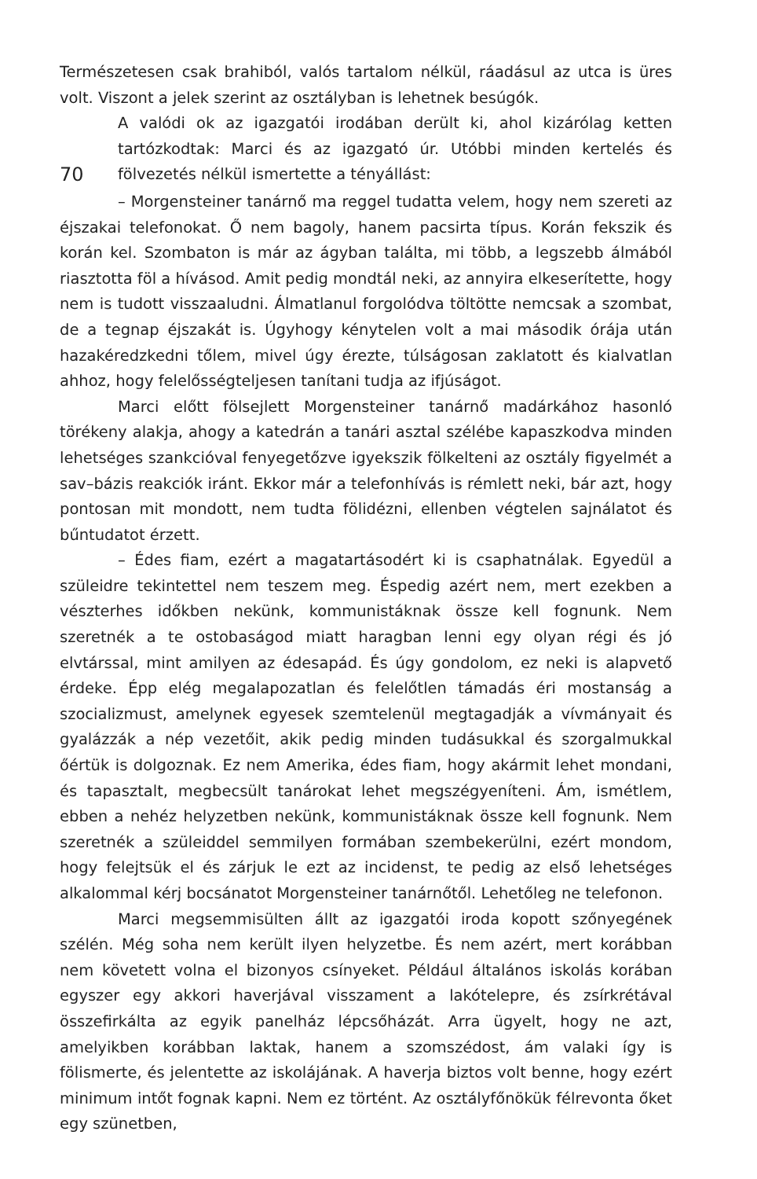Természetesen csak brahiból, valós tartalom nélkül, ráadásul az utca is üres volt. Viszont a jelek szerint az osztályban is lehetnek besúgók.
A valódi ok az igazgatói irodában derült ki, ahol kizárólag ketten tartózkodtak: Marci és az igazgató úr. Utóbbi minden kertelés és fölvezetés nélkül ismertette a tényállást:
70
– Morgensteiner tanárnő ma reggel tudatta velem, hogy nem szereti az éjszakai telefonokat. Ő nem bagoly, hanem pacsirta típus. Korán fekszik és korán kel. Szombaton is már az ágyban találta, mi több, a legszebb álmából riasztotta föl a hívásod. Amit pedig mondtál neki, az annyira elkeserítette, hogy nem is tudott visszaaludni. Álmatlanul forgolódva töltötte nemcsak a szombat, de a tegnap éjszakát is. Úgyhogy kénytelen volt a mai második órája után hazakéredzkedni tőlem, mivel úgy érezte, túlságosan zaklatott és kialvatlan ahhoz, hogy felelősségteljesen tanítani tudja az ifjúságot.
Marci előtt fölsejlett Morgensteiner tanárnő madárkához hasonló törékeny alakja, ahogy a katedrán a tanári asztal szélébe kapaszkodva minden lehetséges szankcióval fenyegetőzve igyekszik fölkelteni az osztály figyelmét a sav–bázis reakciók iránt. Ekkor már a telefonhívás is rémlett neki, bár azt, hogy pontosan mit mondott, nem tudta fölidézni, ellenben végtelen sajnálatot és bűntudatot érzett.
– Édes fiam, ezért a magatartásodért ki is csaphatnálak. Egyedül a szüleidre tekintettel nem teszem meg. Éspedig azért nem, mert ezekben a vészterhes időkben nekünk, kommunistáknak össze kell fognunk. Nem szeretnék a te ostobaságod miatt haragban lenni egy olyan régi és jó elvtárssal, mint amilyen az édesapád. És úgy gondolom, ez neki is alapvető érdeke. Épp elég megalapozatlan és felelőtlen támadás éri mostanság a szocializmust, amelynek egyesek szemtelenül megtagadják a vívmányait és gyalázzák a nép vezetőit, akik pedig minden tudásukkal és szorgalmukkal őértük is dolgoznak. Ez nem Amerika, édes fiam, hogy akármit lehet mondani, és tapasztalt, megbecsült tanárokat lehet megszégyeníteni. Ám, ismétlem, ebben a nehéz helyzetben nekünk, kommunistáknak össze kell fognunk. Nem szeretnék a szüleiddel semmilyen formában szembekerülni, ezért mondom, hogy felejtsük el és zárjuk le ezt az incidenst, te pedig az első lehetséges alkalommal kérj bocsánatot Morgensteiner tanárnőtől. Lehetőleg ne telefonon.
Marci megsemmisülten állt az igazgatói iroda kopott szőnyegének szélén. Még soha nem került ilyen helyzetbe. És nem azért, mert korábban nem követett volna el bizonyos csínyeket. Például általános iskolás korában egyszer egy akkori haverjával visszament a lakótelepre, és zsírkrétával összefirkálta az egyik panelház lépcsőházát. Arra ügyelt, hogy ne azt, amelyikben korábban laktak, hanem a szomszédost, ám valaki így is fölismerte, és jelentette az iskolájának. A haverja biztos volt benne, hogy ezért minimum intőt fognak kapni. Nem ez történt. Az osztályfőnökük félrevonta őket egy szünetben,